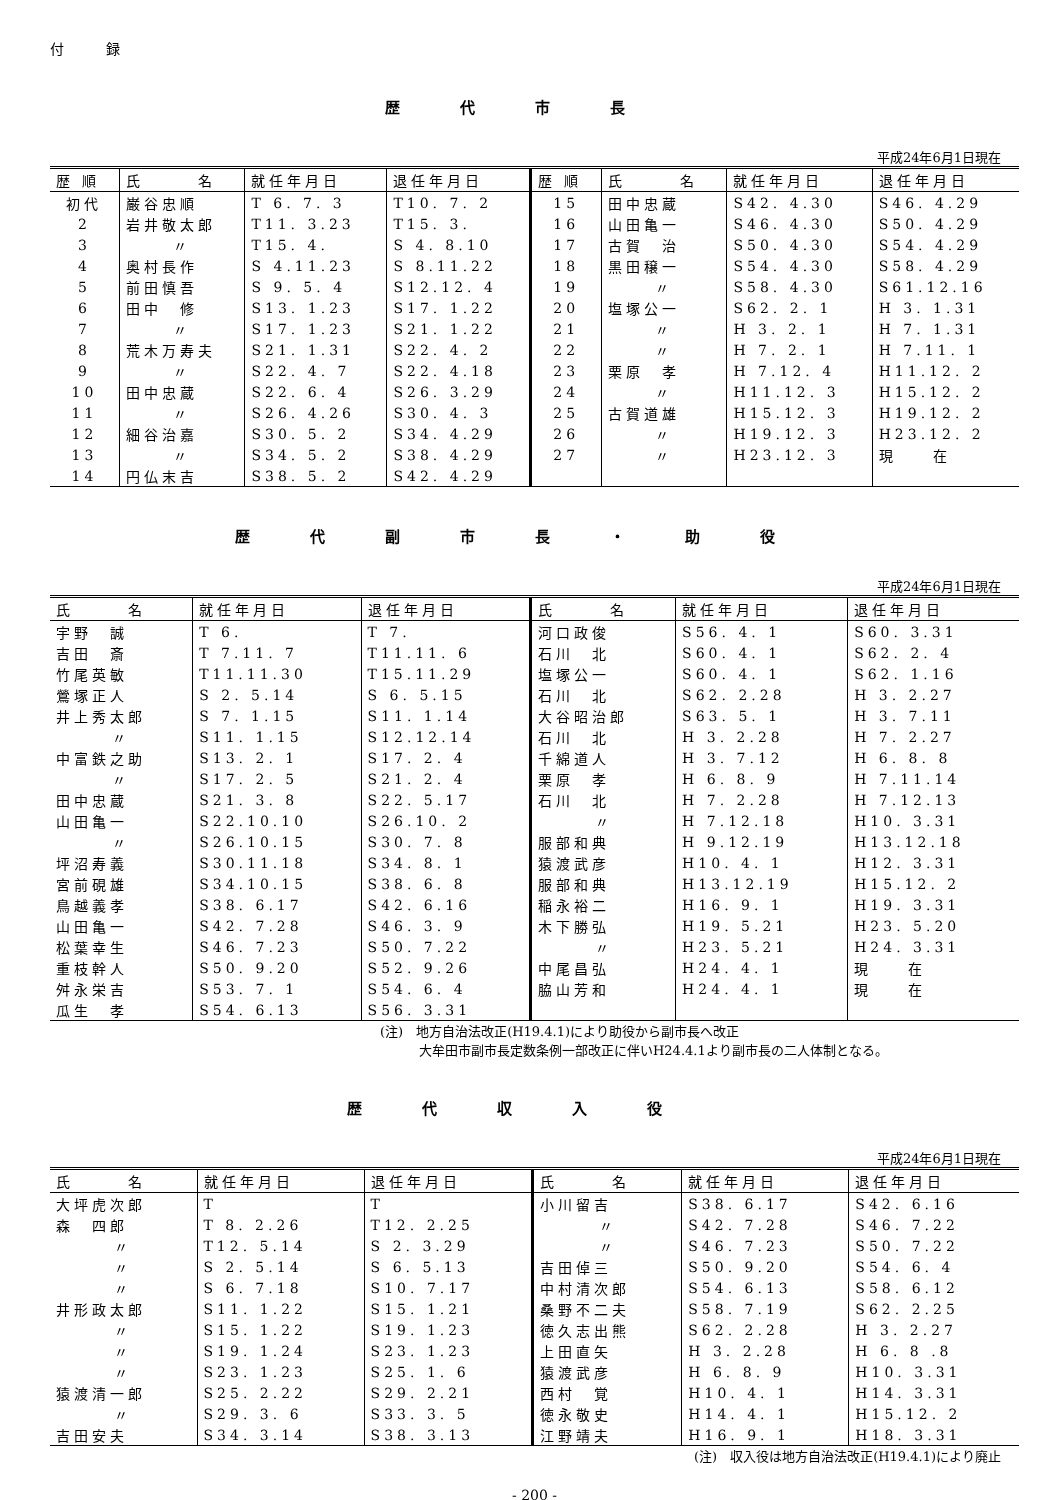付　　　録
歴代市長
平成24年6月1日現在
| 歴 順 | 氏 名 | 就任年月日 | 退任年月日 | 歴 順 | 氏 名 | 就任年月日 | 退任年月日 |
| --- | --- | --- | --- | --- | --- | --- | --- |
| 初代 | 巌谷忠順 | T 6. 7. 3 | T10. 7. 2 | 15 | 田中忠蔵 | S42. 4.30 | S46. 4.29 |
| 2 | 岩井敬太郎 | T11. 3.23 | T15. 3. | 16 | 山田亀一 | S46. 4.30 | S50. 4.29 |
| 3 | 〃 | T15. 4. | S 4. 8.10 | 17 | 古賀 治 | S50. 4.30 | S54. 4.29 |
| 4 | 奥村長作 | S 4.11.23 | S 8.11.22 | 18 | 黒田穣一 | S54. 4.30 | S58. 4.29 |
| 5 | 前田慎吾 | S 9. 5. 4 | S12.12. 4 | 19 | 〃 | S58. 4.30 | S61.12.16 |
| 6 | 田中 修 | S13. 1.23 | S17. 1.22 | 20 | 塩塚公一 | S62. 2. 1 | H 3. 1.31 |
| 7 | 〃 | S17. 1.23 | S21. 1.22 | 21 | 〃 | H 3. 2. 1 | H 7. 1.31 |
| 8 | 荒木万寿夫 | S21. 1.31 | S22. 4. 2 | 22 | 〃 | H 7. 2. 1 | H 7.11. 1 |
| 9 | 〃 | S22. 4. 7 | S22. 4.18 | 23 | 栗原 孝 | H 7.12. 4 | H11.12. 2 |
| 10 | 田中忠蔵 | S22. 6. 4 | S26. 3.29 | 24 | 〃 | H11.12. 3 | H15.12. 2 |
| 11 | 〃 | S26. 4.26 | S30. 4. 3 | 25 | 古賀道雄 | H15.12. 3 | H19.12. 2 |
| 12 | 細谷治嘉 | S30. 5. 2 | S34. 4.29 | 26 | 〃 | H19.12. 3 | H23.12. 2 |
| 13 | 〃 | S34. 5. 2 | S38. 4.29 | 27 | 〃 | H23.12. 3 | 現 在 |
| 14 | 円仏末吉 | S38. 5. 2 | S42. 4.29 | | | | |
歴代副市長・助役
平成24年6月1日現在
| 氏 名 | 就任年月日 | 退任年月日 | 氏 名 | 就任年月日 | 退任年月日 |
| --- | --- | --- | --- | --- | --- |
| 宇野 誠 | T 6. | T 7. | 河口政俊 | S56. 4. 1 | S60. 3.31 |
| 吉田 斎 | T 7.11. 7 | T11.11. 6 | 石川 北 | S60. 4. 1 | S62. 2. 4 |
| 竹尾英敏 | T11.11.30 | T15.11.29 | 塩塚公一 | S60. 4. 1 | S62. 1.16 |
| 鶯塚正人 | S 2. 5.14 | S 6. 5.15 | 石川 北 | S62. 2.28 | H 3. 2.27 |
| 井上秀太郎 | S 7. 1.15 | S11. 1.14 | 大谷昭治郎 | S63. 5. 1 | H 3. 7.11 |
| 〃 | S11. 1.15 | S12.12.14 | 石川 北 | H 3. 2.28 | H 7. 2.27 |
| 中富鉄之助 | S13. 2. 1 | S17. 2. 4 | 千綿道人 | H 3. 7.12 | H 6. 8. 8 |
| 〃 | S17. 2. 5 | S21. 2. 4 | 栗原 孝 | H 6. 8. 9 | H 7.11.14 |
| 田中忠蔵 | S21. 3. 8 | S22. 5.17 | 石川 北 | H 7. 2.28 | H 7.12.13 |
| 山田亀一 | S22.10.10 | S26.10. 2 | 〃 | H 7.12.18 | H10. 3.31 |
| 〃 | S26.10.15 | S30. 7. 8 | 服部和典 | H 9.12.19 | H13.12.18 |
| 坪沼寿義 | S30.11.18 | S34. 8. 1 | 猿渡武彦 | H10. 4. 1 | H12. 3.31 |
| 宮前硯雄 | S34.10.15 | S38. 6. 8 | 服部和典 | H13.12.19 | H15.12. 2 |
| 鳥越義孝 | S38. 6.17 | S42. 6.16 | 稲永裕二 | H16. 9. 1 | H19. 3.31 |
| 山田亀一 | S42. 7.28 | S46. 3. 9 | 木下勝弘 | H19. 5.21 | H23. 5.20 |
| 松葉幸生 | S46. 7.23 | S50. 7.22 | 〃 | H23. 5.21 | H24. 3.31 |
| 重枝幹人 | S50. 9.20 | S52. 9.26 | 中尾昌弘 | H24. 4. 1 | 現 在 |
| 舛永栄吉 | S53. 7. 1 | S54. 6. 4 | 脇山芳和 | H24. 4. 1 | 現 在 |
| 瓜生 孝 | S54. 6.13 | S56. 3.31 | | | |
(注)　地方自治法改正(H19.4.1)により助役から副市長へ改正
　　　大牟田市副市長定数条例一部改正に伴いH24.4.1より副市長の二人体制となる。
歴代収入役
平成24年6月1日現在
| 氏 名 | 就任年月日 | 退任年月日 | 氏 名 | 就任年月日 | 退任年月日 |
| --- | --- | --- | --- | --- | --- |
| 大坪虎次郎 | T | T | 小川留吉 | S38. 6.17 | S42. 6.16 |
| 森 四郎 | T 8. 2.26 | T12. 2.25 | 〃 | S42. 7.28 | S46. 7.22 |
| 〃 | T12. 5.14 | S 2. 3.29 | 〃 | S46. 7.23 | S50. 7.22 |
| 〃 | S 2. 5.14 | S 6. 5.13 | 吉田倬三 | S50. 9.20 | S54. 6. 4 |
| 〃 | S 6. 7.18 | S10. 7.17 | 中村清次郎 | S54. 6.13 | S58. 6.12 |
| 井形政太郎 | S11. 1.22 | S15. 1.21 | 桑野不二夫 | S58. 7.19 | S62. 2.25 |
| 〃 | S15. 1.22 | S19. 1.23 | 徳久志出熊 | S62. 2.28 | H 3. 2.27 |
| 〃 | S19. 1.24 | S23. 1.23 | 上田直矢 | H 3. 2.28 | H 6. 8 .8 |
| 〃 | S23. 1.23 | S25. 1. 6 | 猿渡武彦 | H 6. 8. 9 | H10. 3.31 |
| 猿渡清一郎 | S25. 2.22 | S29. 2.21 | 西村 覚 | H10. 4. 1 | H14. 3.31 |
| 〃 | S29. 3. 6 | S33. 3. 5 | 徳永敬史 | H14. 4. 1 | H15.12. 2 |
| 吉田安夫 | S34. 3.14 | S38. 3.13 | 江野靖夫 | H16. 9. 1 | H18. 3.31 |
(注)　収入役は地方自治法改正(H19.4.1)により廃止
- 200 -